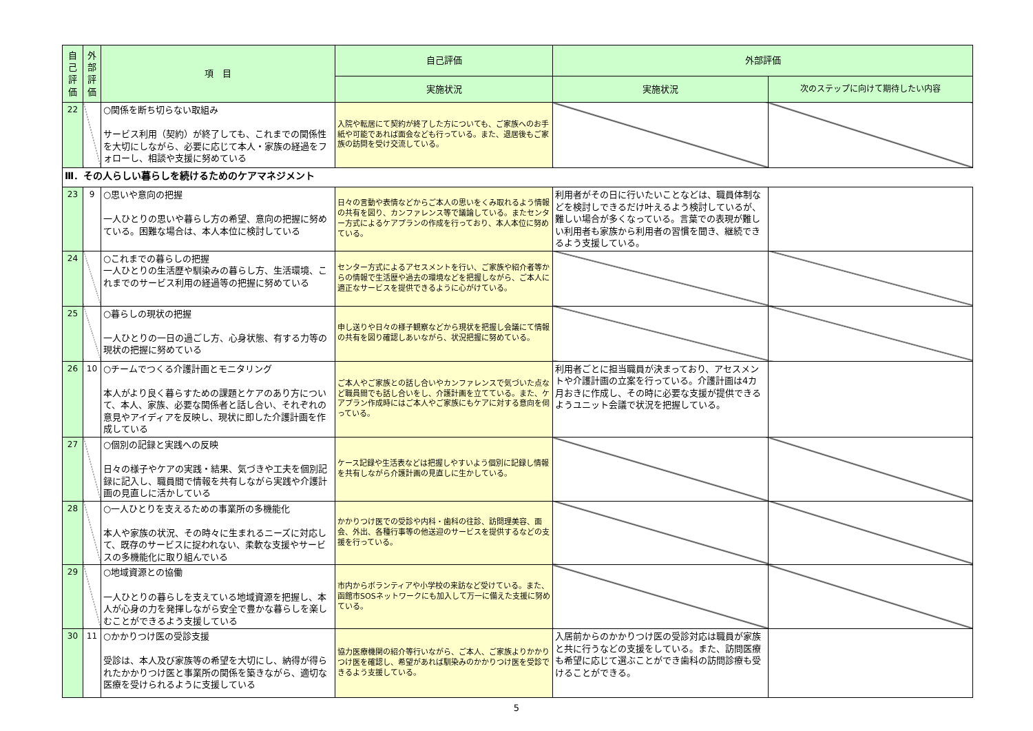| 自己評価 | 外部評価 | 項 目 | 自己評価 | 外部評価 | |
| --- | --- | --- | --- | --- | --- |
| | | | 実施状況 | 実施状況 | 次のステップに向けて期待したい内容 |
| 22 | | ○関係を断ち切らない取組み サービス利用（契約）が終了しても、これまでの関係性を大切にしながら、必要に応じて本人・家族の経過をフォローし、相談や支援に努めている | 入院や転居にて契約が終了した方についても、ご家族へのお手紙や可能であれば面会なども行っている。また、退居後もご家族の訪問を受け交流している。 | | |
| Ⅲ．その人らしい暮らしを続けるためのケアマネジメント | | | | | |
| 23 | 9 | ○思いや意向の把握 一人ひとりの思いや暮らし方の希望、意向の把握に努めている。困難な場合は、本人本位に検討している | 日々の言動や表情などからご本人の思いをくみ取れるよう情報の共有を図り、カンファレンス等で議論している。またセンター方式によるケアプランの作成を行っており、本人本位に努めている。 | 利用者がその日に行いたいことなどは、職員体制などを検討しできるだけ叶えるよう検討しているが、難しい場合が多くなっている。言葉での表現が難しい利用者も家族から利用者の習慣を聞き、継続できるよう支援している。 | |
| 24 | | ○これまでの暮らしの把握 一人ひとりの生活歴や馴染みの暮らし方、生活環境、これまでのサービス利用の経過等の把握に努めている | センター方式によるアセスメントを行い、ご家族や紹介者等からの情報で生活歴や過去の環境などを把握しながら、ご本人に適正なサービスを提供できるように心がけている。 | | |
| 25 | | ○暮らしの現状の把握 一人ひとりの一日の過ごし方、心身状態、有する力等の現状の把握に努めている | 申し送りや日々の様子観察などから現状を把握し会議にて情報の共有を図り確認しあいながら、状況把握に努めている。 | | |
| 26 | 10 | ○チームでつくる介護計画とモニタリング 本人がより良く暮らすための課題とケアのあり方について、本人、家族、必要な関係者と話し合い、それぞれの意見やアイディアを反映し、現状に即した介護計画を作成している | ご本人やご家族との話し合いやカンファレンスで気づいた点など職員間でも話し合いをし、介護計画を立てている。また、ケアプラン作成時にはご本人やご家族にもケアに対する意向を伺っている。 | 利用者ごとに担当職員が決まっており、アセスメントや介護計画の立案を行っている。介護計画は4カ月おきに作成し、その時に必要な支援が提供できるようユニット会議で状況を把握している。 | |
| 27 | | ○個別の記録と実践への反映 日々の様子やケアの実践・結果、気づきや工夫を個別記録に記入し、職員間で情報を共有しながら実践や介護計画の見直しに活かしている | ケース記録や生活表などは把握しやすいよう個別に記録し情報を共有しながら介護計画の見直しに生かしている。 | | |
| 28 | | ○一人ひとりを支えるための事業所の多機能化 本人や家族の状況、その時々に生まれるニーズに対応して、既存のサービスに捉われない、柔軟な支援やサービスの多機能化に取り組んでいる | かかりつけ医での受診や内科・歯科の往診、訪問理美容、面会、外出、各種行事等の他送迎のサービスを提供するなどの支援を行っている。 | | |
| 29 | | ○地域資源との協働 一人ひとりの暮らしを支えている地域資源を把握し、本人が心身の力を発揮しながら安全で豊かな暮らしを楽しむことができるよう支援している | 市内からボランティアや小学校の来訪など受けている。また、函館市SOSネットワークにも加入して万一に備えた支援に努めている。 | | |
| 30 | 11 | ○かかりつけ医の受診支援 受診は、本人及び家族等の希望を大切にし、納得が得られたかかりつけ医と事業所の関係を築きながら、適切な医療を受けられるように支援している | 協力医療機関の紹介等行いながら、ご本人、ご家族よりかかりつけ医を確認し、希望があれば馴染みのかかりつけ医を受診できるよう支援している。 | 入居前からのかかりつけ医の受診対応は職員が家族と共に行うなどの支援をしている。また、訪問医療も希望に応じて選ぶことができ歯科の訪問診療も受けることができる。 | |
5